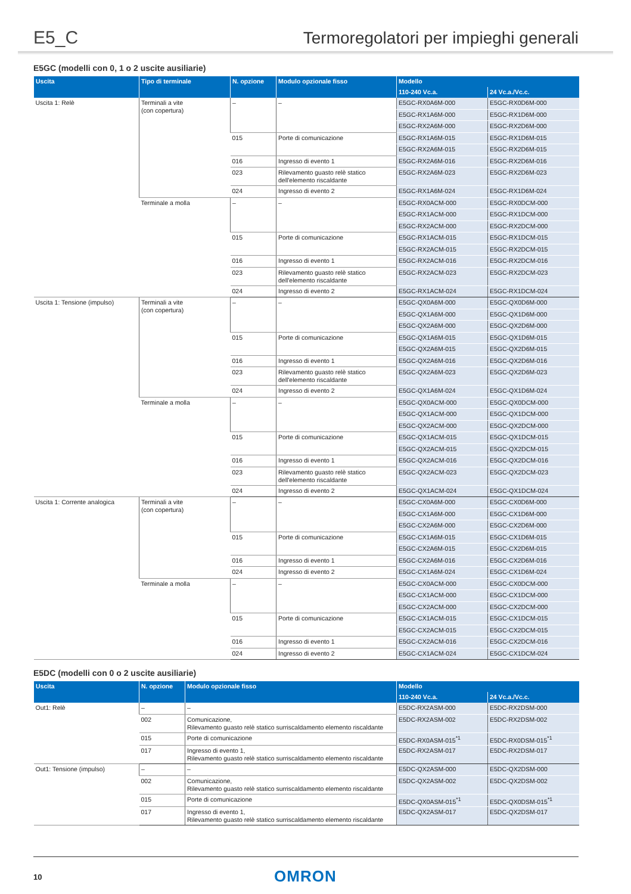E5_C
Termoregolatori per impieghi generali
E5GC (modelli con 0, 1 o 2 uscite ausiliarie)
| Uscita | Tipo di terminale | N. opzione | Modulo opzionale fisso | Modello | |
| --- | --- | --- | --- | --- | --- |
| | | | | 110-240 Vc.a. | 24 Vc.a./Vc.c. |
| Uscita 1: Relè | Terminali a vite (con copertura) | – | – | E5GC-RX0A6M-000 | E5GC-RX0D6M-000 |
| | | | | E5GC-RX1A6M-000 | E5GC-RX1D6M-000 |
| | | | | E5GC-RX2A6M-000 | E5GC-RX2D6M-000 |
| | | 015 | Porte di comunicazione | E5GC-RX1A6M-015 | E5GC-RX1D6M-015 |
| | | | | E5GC-RX2A6M-015 | E5GC-RX2D6M-015 |
| | | 016 | Ingresso di evento 1 | E5GC-RX2A6M-016 | E5GC-RX2D6M-016 |
| | | 023 | Rilevamento guasto relè statico dell'elemento riscaldante | E5GC-RX2A6M-023 | E5GC-RX2D6M-023 |
| | | 024 | Ingresso di evento 2 | E5GC-RX1A6M-024 | E5GC-RX1D6M-024 |
| | Terminale a molla | – | – | E5GC-RX0ACM-000 | E5GC-RX0DCM-000 |
| | | | | E5GC-RX1ACM-000 | E5GC-RX1DCM-000 |
| | | | | E5GC-RX2ACM-000 | E5GC-RX2DCM-000 |
| | | 015 | Porte di comunicazione | E5GC-RX1ACM-015 | E5GC-RX1DCM-015 |
| | | | | E5GC-RX2ACM-015 | E5GC-RX2DCM-015 |
| | | 016 | Ingresso di evento 1 | E5GC-RX2ACM-016 | E5GC-RX2DCM-016 |
| | | 023 | Rilevamento guasto relè statico dell'elemento riscaldante | E5GC-RX2ACM-023 | E5GC-RX2DCM-023 |
| | | 024 | Ingresso di evento 2 | E5GC-RX1ACM-024 | E5GC-RX1DCM-024 |
| Uscita 1: Tensione (impulso) | Terminali a vite (con copertura) | – | – | E5GC-QX0A6M-000 | E5GC-QX0D6M-000 |
| | | | | E5GC-QX1A6M-000 | E5GC-QX1D6M-000 |
| | | | | E5GC-QX2A6M-000 | E5GC-QX2D6M-000 |
| | | 015 | Porte di comunicazione | E5GC-QX1A6M-015 | E5GC-QX1D6M-015 |
| | | | | E5GC-QX2A6M-015 | E5GC-QX2D6M-015 |
| | | 016 | Ingresso di evento 1 | E5GC-QX2A6M-016 | E5GC-QX2D6M-016 |
| | | 023 | Rilevamento guasto relè statico dell'elemento riscaldante | E5GC-QX2A6M-023 | E5GC-QX2D6M-023 |
| | | 024 | Ingresso di evento 2 | E5GC-QX1A6M-024 | E5GC-QX1D6M-024 |
| | Terminale a molla | – | – | E5GC-QX0ACM-000 | E5GC-QX0DCM-000 |
| | | | | E5GC-QX1ACM-000 | E5GC-QX1DCM-000 |
| | | | | E5GC-QX2ACM-000 | E5GC-QX2DCM-000 |
| | | 015 | Porte di comunicazione | E5GC-QX1ACM-015 | E5GC-QX1DCM-015 |
| | | | | E5GC-QX2ACM-015 | E5GC-QX2DCM-015 |
| | | 016 | Ingresso di evento 1 | E5GC-QX2ACM-016 | E5GC-QX2DCM-016 |
| | | 023 | Rilevamento guasto relè statico dell'elemento riscaldante | E5GC-QX2ACM-023 | E5GC-QX2DCM-023 |
| | | 024 | Ingresso di evento 2 | E5GC-QX1ACM-024 | E5GC-QX1DCM-024 |
| Uscita 1: Corrente analogica | Terminali a vite (con copertura) | – | – | E5GC-CX0A6M-000 | E5GC-CX0D6M-000 |
| | | | | E5GC-CX1A6M-000 | E5GC-CX1D6M-000 |
| | | | | E5GC-CX2A6M-000 | E5GC-CX2D6M-000 |
| | | 015 | Porte di comunicazione | E5GC-CX1A6M-015 | E5GC-CX1D6M-015 |
| | | | | E5GC-CX2A6M-015 | E5GC-CX2D6M-015 |
| | | 016 | Ingresso di evento 1 | E5GC-CX2A6M-016 | E5GC-CX2D6M-016 |
| | | 024 | Ingresso di evento 2 | E5GC-CX1A6M-024 | E5GC-CX1D6M-024 |
| | Terminale a molla | – | – | E5GC-CX0ACM-000 | E5GC-CX0DCM-000 |
| | | | | E5GC-CX1ACM-000 | E5GC-CX1DCM-000 |
| | | | | E5GC-CX2ACM-000 | E5GC-CX2DCM-000 |
| | | 015 | Porte di comunicazione | E5GC-CX1ACM-015 | E5GC-CX1DCM-015 |
| | | | | E5GC-CX2ACM-015 | E5GC-CX2DCM-015 |
| | | 016 | Ingresso di evento 1 | E5GC-CX2ACM-016 | E5GC-CX2DCM-016 |
| | | 024 | Ingresso di evento 2 | E5GC-CX1ACM-024 | E5GC-CX1DCM-024 |
E5DC (modelli con 0 o 2 uscite ausiliarie)
| Uscita | N. opzione | Modulo opzionale fisso | Modello | |
| --- | --- | --- | --- | --- |
| | | | 110-240 Vc.a. | 24 Vc.a./Vc.c. |
| Out1: Relè | – | – | E5DC-RX2ASM-000 | E5DC-RX2DSM-000 |
| | 002 | Comunicazione, Rilevamento guasto relè statico surriscaldamento elemento riscaldante | E5DC-RX2ASM-002 | E5DC-RX2DSM-002 |
| | 015 | Porte di comunicazione | E5DC-RX0ASM-015<sup>*1</sup> | E5DC-RX0DSM-015<sup>*1</sup> |
| | 017 | Ingresso di evento 1, Rilevamento guasto relè statico surriscaldamento elemento riscaldante | E5DC-RX2ASM-017 | E5DC-RX2DSM-017 |
| Out1: Tensione (impulso) | – | – | E5DC-QX2ASM-000 | E5DC-QX2DSM-000 |
| | 002 | Comunicazione, Rilevamento guasto relè statico surriscaldamento elemento riscaldante | E5DC-QX2ASM-002 | E5DC-QX2DSM-002 |
| | 015 | Porte di comunicazione | E5DC-QX0ASM-015<sup>*1</sup> | E5DC-QX0DSM-015<sup>*1</sup> |
| | 017 | Ingresso di evento 1, Rilevamento guasto relè statico surriscaldamento elemento riscaldante | E5DC-QX2ASM-017 | E5DC-QX2DSM-017 |
10 OMRON